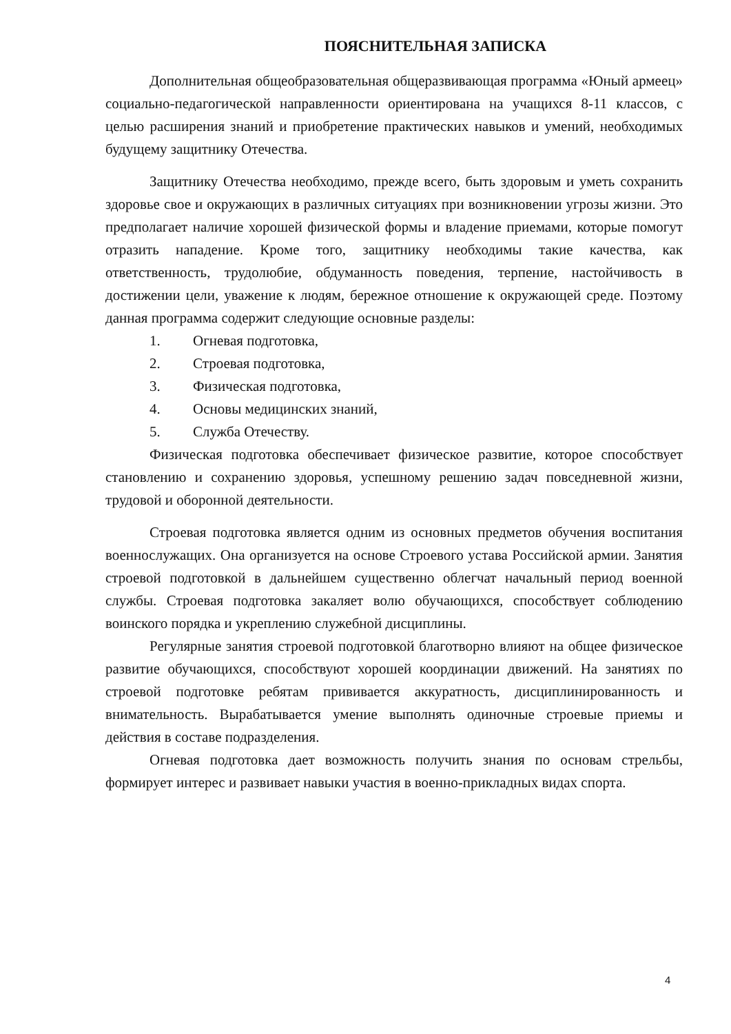ПОЯСНИТЕЛЬНАЯ ЗАПИСКА
Дополнительная общеобразовательная общеразвивающая программа «Юный армеец» социально-педагогической направленности ориентирована на учащихся 8-11 классов, с целью расширения знаний и приобретение практических навыков и умений, необходимых будущему защитнику Отечества.
Защитнику Отечества необходимо, прежде всего, быть здоровым и уметь сохранить здоровье свое и окружающих в различных ситуациях при возникновении угрозы жизни. Это предполагает наличие хорошей физической формы и владение приемами, которые помогут отразить нападение. Кроме того, защитнику необходимы такие качества, как ответственность, трудолюбие, обдуманность поведения, терпение, настойчивость в достижении цели, уважение к людям, бережное отношение к окружающей среде. Поэтому данная программа содержит следующие основные разделы:
1. Огневая подготовка,
2. Строевая подготовка,
3. Физическая подготовка,
4. Основы медицинских знаний,
5. Служба Отечеству.
Физическая подготовка обеспечивает физическое развитие, которое способствует становлению и сохранению здоровья, успешному решению задач повседневной жизни, трудовой и оборонной деятельности.
Строевая подготовка является одним из основных предметов обучения воспитания военнослужащих. Она организуется на основе Строевого устава Российской армии. Занятия строевой подготовкой в дальнейшем существенно облегчат начальный период военной службы. Строевая подготовка закаляет волю обучающихся, способствует соблюдению воинского порядка и укреплению служебной дисциплины.
Регулярные занятия строевой подготовкой благотворно влияют на общее физическое развитие обучающихся, способствуют хорошей координации движений. На занятиях по строевой подготовке ребятам прививается аккуратность, дисциплинированность и внимательность. Вырабатывается умение выполнять одиночные строевые приемы и действия в составе подразделения.
Огневая подготовка дает возможность получить знания по основам стрельбы, формирует интерес и развивает навыки участия в военно-прикладных видах спорта.
4